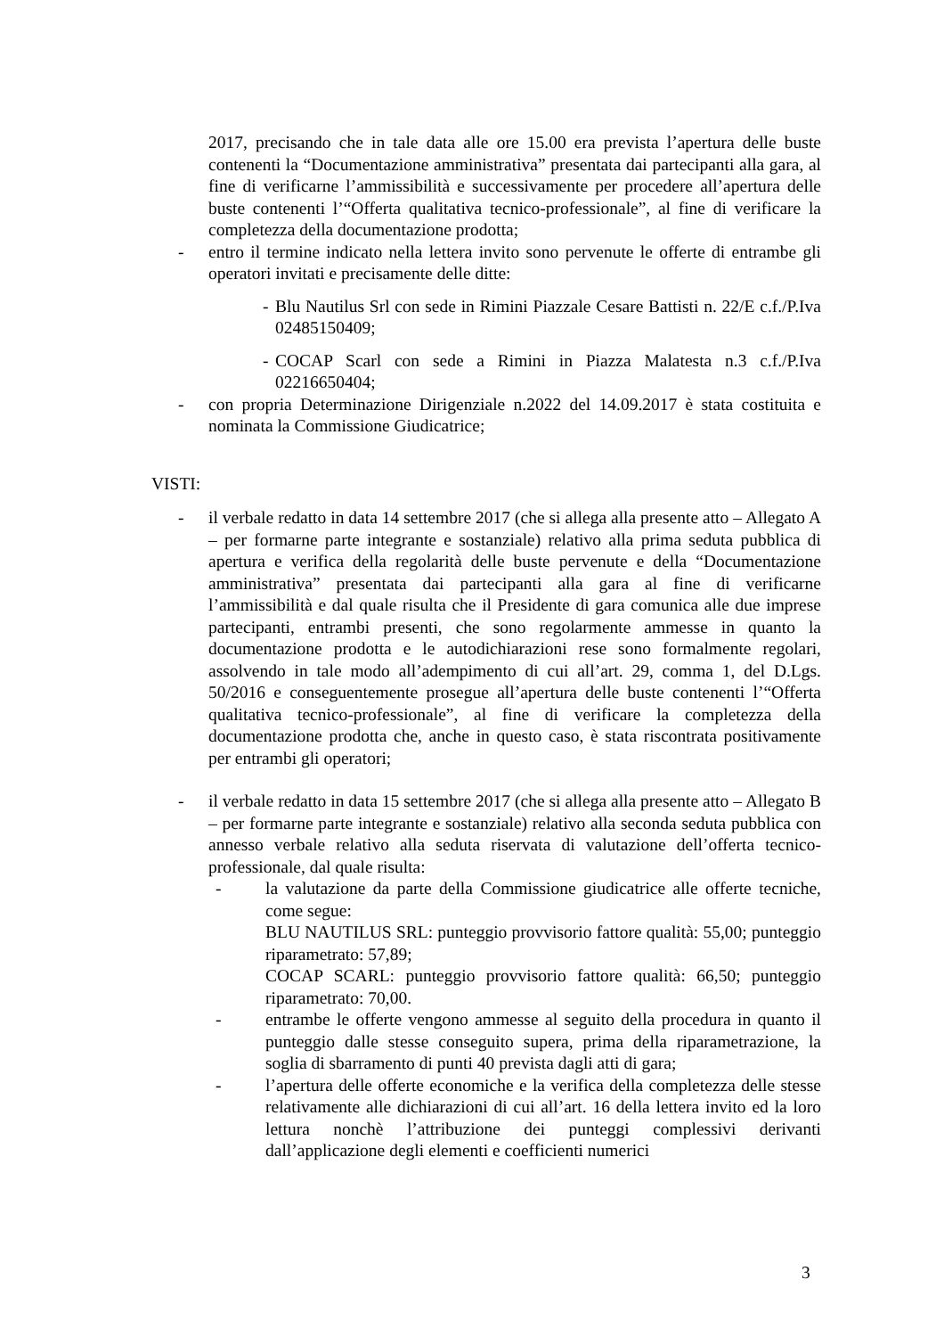2017, precisando che in tale data alle ore 15.00 era prevista l’apertura delle buste contenenti la “Documentazione amministrativa” presentata dai partecipanti alla gara, al fine di verificarne l’ammissibilità e successivamente per procedere all’apertura delle buste contenenti l’“Offerta qualitativa tecnico-professionale”, al fine di verificare la completezza della documentazione prodotta;
- entro il termine indicato nella lettera invito sono pervenute le offerte di entrambe gli operatori invitati e precisamente delle ditte:
- Blu Nautilus Srl con sede in Rimini Piazzale Cesare Battisti n. 22/E c.f./P.Iva 02485150409;
- COCAP Scarl con sede a Rimini in Piazza Malatesta n.3 c.f./P.Iva 02216650404;
- con propria Determinazione Dirigenziale n.2022 del 14.09.2017 è stata costituita e nominata la Commissione Giudicatrice;
VISTI:
- il verbale redatto in data 14 settembre 2017 (che si allega alla presente atto – Allegato A – per formarne parte integrante e sostanziale) relativo alla prima seduta pubblica di apertura e verifica della regolarità delle buste pervenute e della “Documentazione amministrativa” presentata dai partecipanti alla gara al fine di verificarne l’ammissibilità e dal quale risulta che il Presidente di gara comunica alle due imprese partecipanti, entrambi presenti, che sono regolarmente ammesse in quanto la documentazione prodotta e le autodichiarazioni rese sono formalmente regolari, assolvendo in tale modo all’adempimento di cui all’art. 29, comma 1, del D.Lgs. 50/2016 e conseguentemente prosegue all’apertura delle buste contenenti l’“Offerta qualitativa tecnico-professionale”, al fine di verificare la completezza della documentazione prodotta che, anche in questo caso, è stata riscontrata positivamente per entrambi gli operatori;
- il verbale redatto in data 15 settembre 2017 (che si allega alla presente atto – Allegato B – per formarne parte integrante e sostanziale) relativo alla seconda seduta pubblica con annesso verbale relativo alla seduta riservata di valutazione dell’offerta tecnico-professionale, dal quale risulta:
- la valutazione da parte della Commissione giudicatrice alle offerte tecniche, come segue:
BLU NAUTILUS SRL: punteggio provvisorio fattore qualità: 55,00; punteggio riparametrato: 57,89;
COCAP SCARL: punteggio provvisorio fattore qualità: 66,50; punteggio riparametrato: 70,00.
- entrambe le offerte vengono ammesse al seguito della procedura in quanto il punteggio dalle stesse conseguito supera, prima della riparametrazione, la soglia di sbarramento di punti 40 prevista dagli atti di gara;
- l’apertura delle offerte economiche e la verifica della completezza delle stesse relativamente alle dichiarazioni di cui all’art. 16 della lettera invito ed la loro lettura nonchè l’attribuzione dei punteggi complessivi derivanti dall’applicazione degli elementi e coefficienti numerici
3